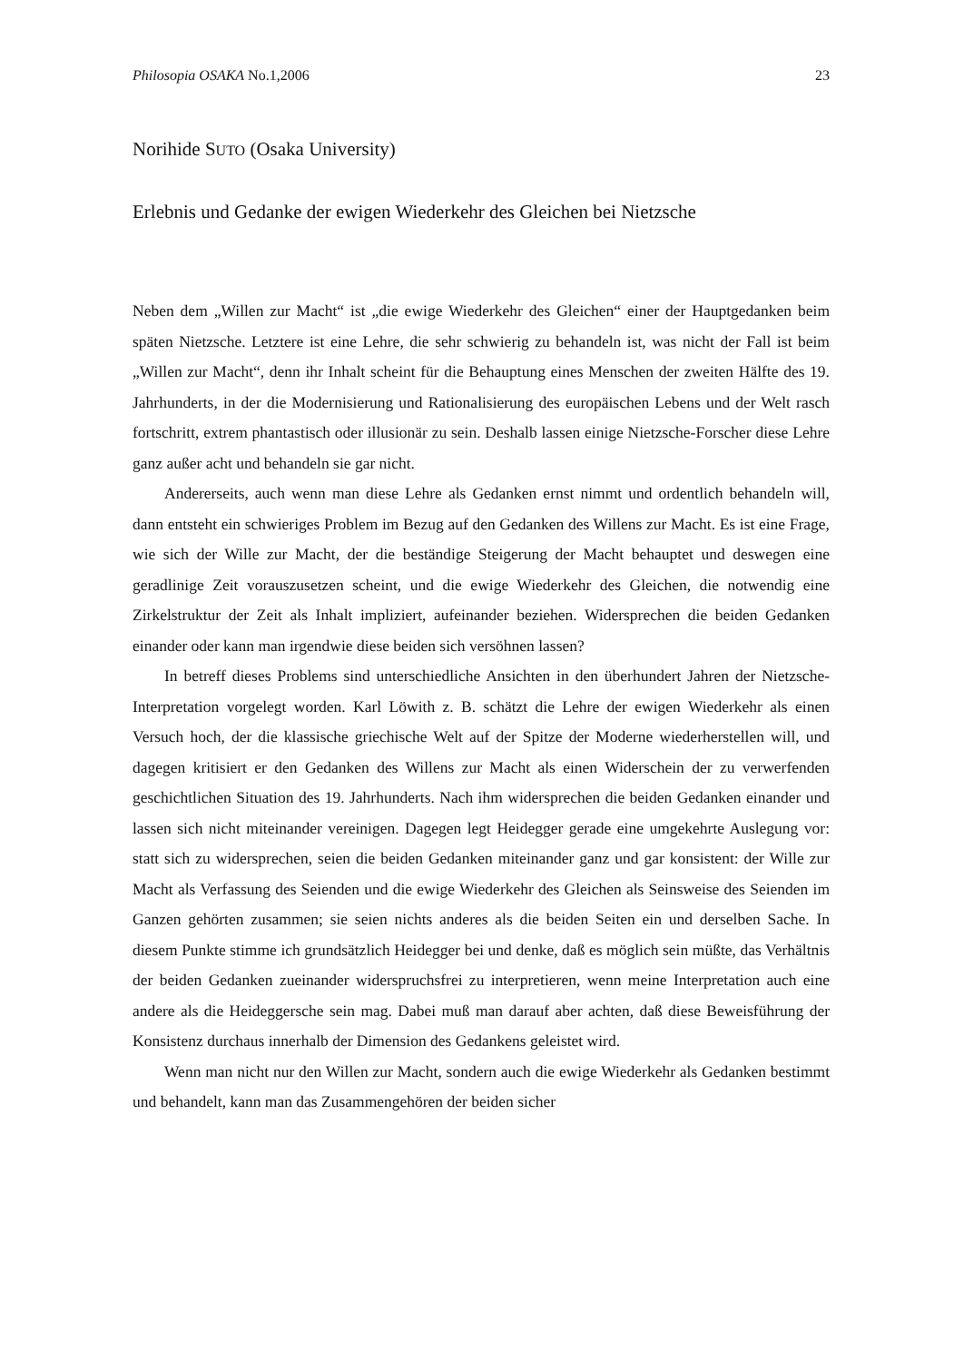Philosopia OSAKA No.1,2006 23
Norihide SUTO (Osaka University)
Erlebnis und Gedanke der ewigen Wiederkehr des Gleichen bei Nietzsche
Neben dem „Willen zur Macht“ ist „die ewige Wiederkehr des Gleichen“ einer der Hauptgedanken beim späten Nietzsche. Letztere ist eine Lehre, die sehr schwierig zu behandeln ist, was nicht der Fall ist beim „Willen zur Macht“, denn ihr Inhalt scheint für die Behauptung eines Menschen der zweiten Hälfte des 19. Jahrhunderts, in der die Modernisierung und Rationalisierung des europäischen Lebens und der Welt rasch fortschritt, extrem phantastisch oder illusionär zu sein. Deshalb lassen einige Nietzsche-Forscher diese Lehre ganz außer acht und behandeln sie gar nicht.
Andererseits, auch wenn man diese Lehre als Gedanken ernst nimmt und ordentlich behandeln will, dann entsteht ein schwieriges Problem im Bezug auf den Gedanken des Willens zur Macht. Es ist eine Frage, wie sich der Wille zur Macht, der die beständige Steigerung der Macht behauptet und deswegen eine geradlinige Zeit vorauszusetzen scheint, und die ewige Wiederkehr des Gleichen, die notwendig eine Zirkelstruktur der Zeit als Inhalt impliziert, aufeinander beziehen. Widersprechen die beiden Gedanken einander oder kann man irgendwie diese beiden sich versöhnen lassen?
In betreff dieses Problems sind unterschiedliche Ansichten in den überhundert Jahren der Nietzsche-Interpretation vorgelegt worden. Karl Löwith z. B. schätzt die Lehre der ewigen Wiederkehr als einen Versuch hoch, der die klassische griechische Welt auf der Spitze der Moderne wiederherstellen will, und dagegen kritisiert er den Gedanken des Willens zur Macht als einen Widerschein der zu verwerfenden geschichtlichen Situation des 19. Jahrhunderts. Nach ihm widersprechen die beiden Gedanken einander und lassen sich nicht miteinander vereinigen. Dagegen legt Heidegger gerade eine umgekehrte Auslegung vor: statt sich zu widersprechen, seien die beiden Gedanken miteinander ganz und gar konsistent: der Wille zur Macht als Verfassung des Seienden und die ewige Wiederkehr des Gleichen als Seinsweise des Seienden im Ganzen gehörten zusammen; sie seien nichts anderes als die beiden Seiten ein und derselben Sache. In diesem Punkte stimme ich grundsätzlich Heidegger bei und denke, daß es möglich sein müßte, das Verhältnis der beiden Gedanken zueinander widerspruchsfrei zu interpretieren, wenn meine Interpretation auch eine andere als die Heideggersche sein mag. Dabei muß man darauf aber achten, daß diese Beweisführung der Konsistenz durchaus innerhalb der Dimension des Gedankens geleistet wird.
Wenn man nicht nur den Willen zur Macht, sondern auch die ewige Wiederkehr als Gedanken bestimmt und behandelt, kann man das Zusammengehören der beiden sicher